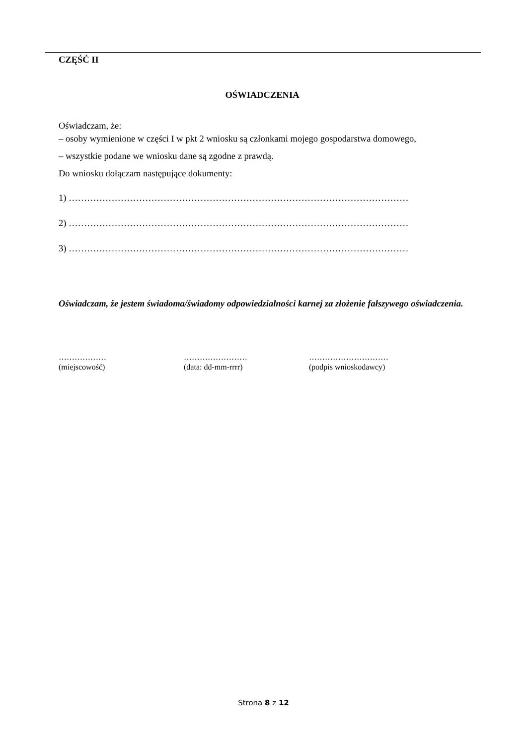CZĘŚĆ II
OŚWIADCZENIA
Oświadczam, że:
– osoby wymienione w części I w pkt 2 wniosku są członkami mojego gospodarstwa domowego,
– wszystkie podane we wniosku dane są zgodne z prawdą.
Do wniosku dołączam następujące dokumenty:
1) …………………………………………………………………………………………………
2) …………………………………………………………………………………………………
3) …………………………………………………………………………………………………
Oświadczam, że jestem świadoma/świadomy odpowiedzialności karnej za złożenie fałszywego oświadczenia.
………………
(miejscowość)
……………………
(data: dd-mm-rrrr)
…………………………
(podpis wnioskodawcy)
Strona 8 z 12